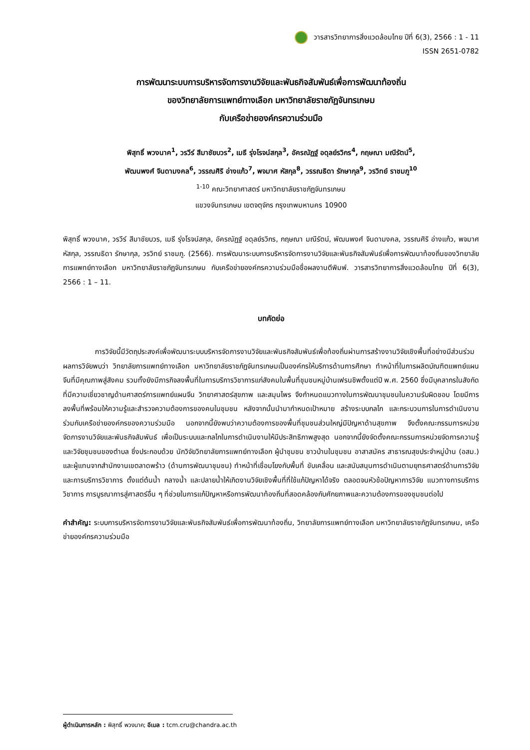วารสารวิทยาการสิ่งแวดล้อมไทย ปีที่ 6(3), 2566 : 1 - 11
ISSN 2651-0782
การพัฒนาระบบการบริหารจัดการงานวิจัยและพันธกิจสัมพันธ์เพื่อการพัฒนาท้องถิ่น
ของวิทยาลัยการแพทย์ทางเลือก มหาวิทยาลัยราชภัฏจันทรเกษม
กับเครือข่ายองค์กรความร่วมมือ
พิสุทธิ์ พวงนาค<sup>1</sup>, วรวีร์ สีมาชัยบวร<sup>2</sup>, เมธี รุ่งโรจน์สกุล<sup>3</sup>, อัครณัฏฐ์ อดุลย์รวิกร<sup>4</sup>, กฤษณา มณีรัตน์<sup>5</sup>,
พัฒนพงศ์ จินดามงคล<sup>6</sup>, วรรณศิริ อ่างแก้ว<sup>7</sup>, พจมาศ หัสกุล<sup>8</sup>, วรรณธิดา รักษากุล<sup>9</sup>, วรวิทย์ ราชมภู<sup>10</sup>
<sup>1-10</sup> คณะวิทยาศาสตร์ มหาวิทยาลัยราชภัฏจันทรเกษม
แขวงจันทรเกษม เขตจตุจักร กรุงเทพมหานคร 10900
พิสุทธิ์ พวงนาค, วรวีร์ สีมาชัยบวร, เมธี รุ่งโรจน์สกุล, อัครณัฏฐ์ อดุลย์รวิกร, กฤษณา มณีรัตน์, พัฒนพงศ์ จินดามงคล, วรรณศิริ อ่างแก้ว, พจมาศ หัสกุล, วรรณธิดา รักษากุล, วรวิทย์ ราชมภู. (2566). การพัฒนาระบบการบริหารจัดการงานวิจัยและพันธกิจสัมพันธ์เพื่อการพัฒนาท้องถิ่นของวิทยาลัยการแพทย์ทางเลือก มหาวิทยาลัยราชภัฏจันทรเกษม กับเครือข่ายองค์กรความร่วมมือชื่อผลงานตีพิมพ์. วารสารวิทยาการสิ่งแวดล้อมไทย ปีที่ 6(3), 2566 : 1 – 11.
บทคัดย่อ
การวิจัยนี้มีวัตถุประสงค์เพื่อพัฒนาระบบบริหารจัดการงานวิจัยและพันธกิจสัมพันธ์เพื่อท้องถิ่นผ่านการสร้างงานวิจัยเชิงพื้นที่อย่างมีส่วนร่วม ผลการวิจัยพบว่า วิทยาลัยการแพทย์ทางเลือก มหาวิทยาลัยราชภัฏจันทรเกษมเป็นองค์กรให้บริการด้านการศึกษา ทำหน้าที่ในการผลิตบัณฑิตแพทย์แผนจีนที่มีคุณภาพสู่สังคม รวมทั้งยังมีภารกิจลงพื้นที่ในการบริการวิชาการแก่สังคมในพื้นที่ชุมชนหมู่บ้านเฟรนชิพตั้งแต่ปี พ.ศ. 2560 ซึ่งมีบุคลากรในสังกัดที่มีความเชี่ยวชาญด้านศาสตร์การแพทย์แผนจีน วิทยาศาสตร์สุขภาพ และสมุนไพร จึงกำหนดแนวทางในการพัฒนาชุมชนในความรับผิดชอบ โดยมีการลงพื้นที่พร้อมให้ความรู้และสำรวจความต้องการของคนในชุมชน หลังจากนั้นนำมากำหนดเป้าหมาย สร้างระบบกลไก และกระบวนการในการดำเนินงาน ร่วมกับเครือข่ายองค์กรของความร่วมมือ นอกจากนี้ยังพบว่าความต้องการของพื้นที่ชุมชนส่วนใหญ่มีปัญหาด้านสุขภาพ จึงตั้งคณะกรรมการหน่วยจัดการงานวิจัยและพันธกิจสัมพันธ์ เพื่อเป็นระบบและกลไกในการดำเนินงานให้มีประสิทธิภาพสูงสุด นอกจากนี้ยังจัดตั้งคณะกรรมการหน่วยจัดการความรู้และวิจัยชุมชนของตำบล ซึ่งประกอบด้วย นักวิจัยวิทยาลัยการแพทย์ทางเลือก ผู้นำชุมชน ชาวบ้านในชุมชน อาสาสมัคร สาธารณสุขประจำหมู่บ้าน (อสม.) และผู้แทนจากสำนักงานเขตลาดพร้าว (ด้านการพัฒนาชุมชน) ทำหน้าที่เชื่อมโยงกับพื้นที่ ขับเคลื่อน และสนับสนุนการดำเนินตามยุทธศาสตร์ด้านการวิจัยและการบริการวิชาการ ตั้งแต่ต้นน้ำ กลางน้ำ และปลายน้ำให้เกิดงานวิจัยเชิงพื้นที่ที่ใช้แก้ปัญหาได้จริง ตลอดจนหัวข้อปัญหาการวิจัย แนวทางการบริการวิชาการ การบูรณาการสู่ศาสตร์อื่น ๆ ที่ช่วยในการแก้ปัญหาหรือการพัฒนาท้องถิ่นที่สอดคล้องกับศักยภาพและความต้องการของชุมชนต่อไป
คำสำคัญ: ระบบการบริหารจัดการงานวิจัยและพันธกิจสัมพันธ์เพื่อการพัฒนาท้องถิ่น, วิทยาลัยการแพทย์ทางเลือก มหาวิทยาลัยราชภัฏจันทรเกษม, เครือข่ายองค์กรความร่วมมือ
ผู้ดำเนินการหลัก : พิสุทธิ์ พวงนาค; อีเมล : tcm.cru@chandra.ac.th